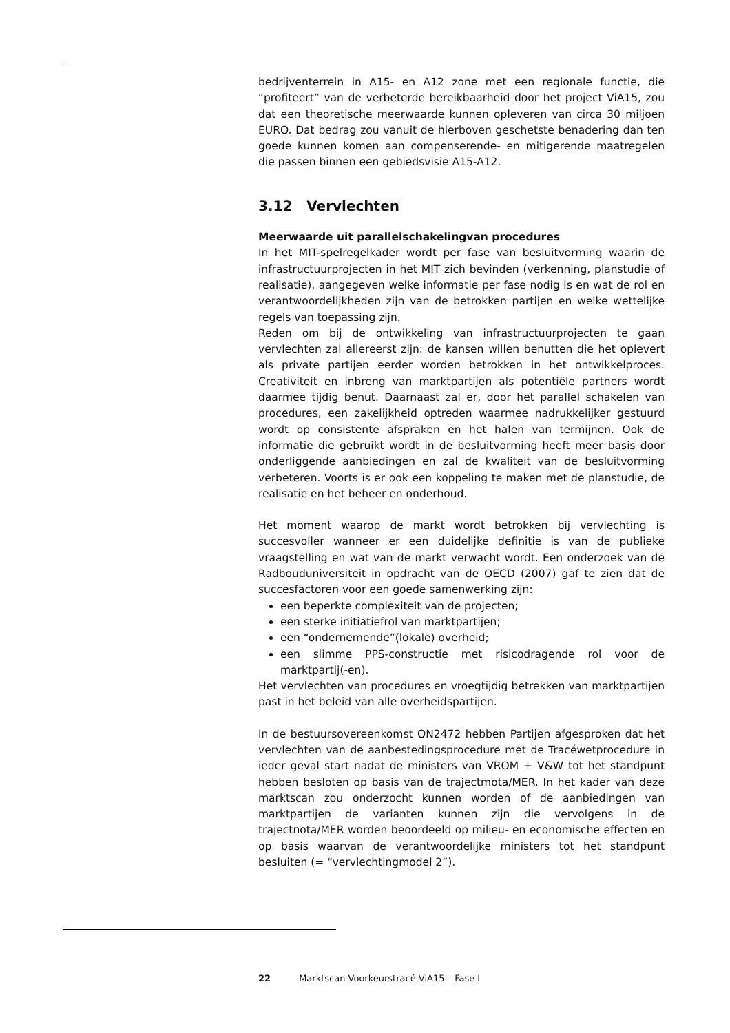bedrijventerrein in A15- en A12 zone met een regionale functie, die “profiteert” van de verbeterde bereikbaarheid door het project ViA15, zou dat een theoretische meerwaarde kunnen opleveren van circa 30 miljoen EURO. Dat bedrag zou vanuit de hierboven geschetste benadering dan ten goede kunnen komen aan compenserende- en mitigerende maatregelen die passen binnen een gebiedsvisie A15-A12.
3.12 Vervlechten
Meerwaarde uit parallelschakelingvan procedures
In het MIT-spelregelkader wordt per fase van besluitvorming waarin de infrastructuurprojecten in het MIT zich bevinden (verkenning, planstudie of realisatie), aangegeven welke informatie per fase nodig is en wat de rol en verantwoordelijkheden zijn van de betrokken partijen en welke wettelijke regels van toepassing zijn.
Reden om bij de ontwikkeling van infrastructuurprojecten te gaan vervlechten zal allereerst zijn: de kansen willen benutten die het oplevert als private partijen eerder worden betrokken in het ontwikkelproces. Creativiteit en inbreng van marktpartijen als potentiële partners wordt daarmee tijdig benut. Daarnaast zal er, door het parallel schakelen van procedures, een zakelijkheid optreden waarmee nadrukkelijker gestuurd wordt op consistente afspraken en het halen van termijnen. Ook de informatie die gebruikt wordt in de besluitvorming heeft meer basis door onderliggende aanbiedingen en zal de kwaliteit van de besluitvorming verbeteren. Voorts is er ook een koppeling te maken met de planstudie, de realisatie en het beheer en onderhoud.
Het moment waarop de markt wordt betrokken bij vervlechting is succesvoller wanneer er een duidelijke definitie is van de publieke vraagstelling en wat van de markt verwacht wordt. Een onderzoek van de Radbouduniversiteit in opdracht van de OECD (2007) gaf te zien dat de succesfactoren voor een goede samenwerking zijn:
een beperkte complexiteit van de projecten;
een sterke initiatiefrol van marktpartijen;
een “ondernemende”(lokale) overheid;
een slimme PPS-constructie met risicodragende rol voor de marktpartij(-en).
Het vervlechten van procedures en vroegtijdig betrekken van marktpartijen past in het beleid van alle overheidspartijen.
In de bestuursovereenkomst ON2472 hebben Partijen afgesproken dat het vervlechten van de aanbestedingsprocedure met de Tracéwetprocedure in ieder geval start nadat de ministers van VROM + V&W tot het standpunt hebben besloten op basis van de trajectmota/MER. In het kader van deze marktscan zou onderzocht kunnen worden of de aanbiedingen van marktpartijen de varianten kunnen zijn die vervolgens in de trajectnota/MER worden beoordeeld op milieu- en economische effecten en op basis waarvan de verantwoordelijke ministers tot het standpunt besluiten (= “vervlechtingmodel 2”).
22 Marktscan Voorkeurstracé ViA15 – Fase I